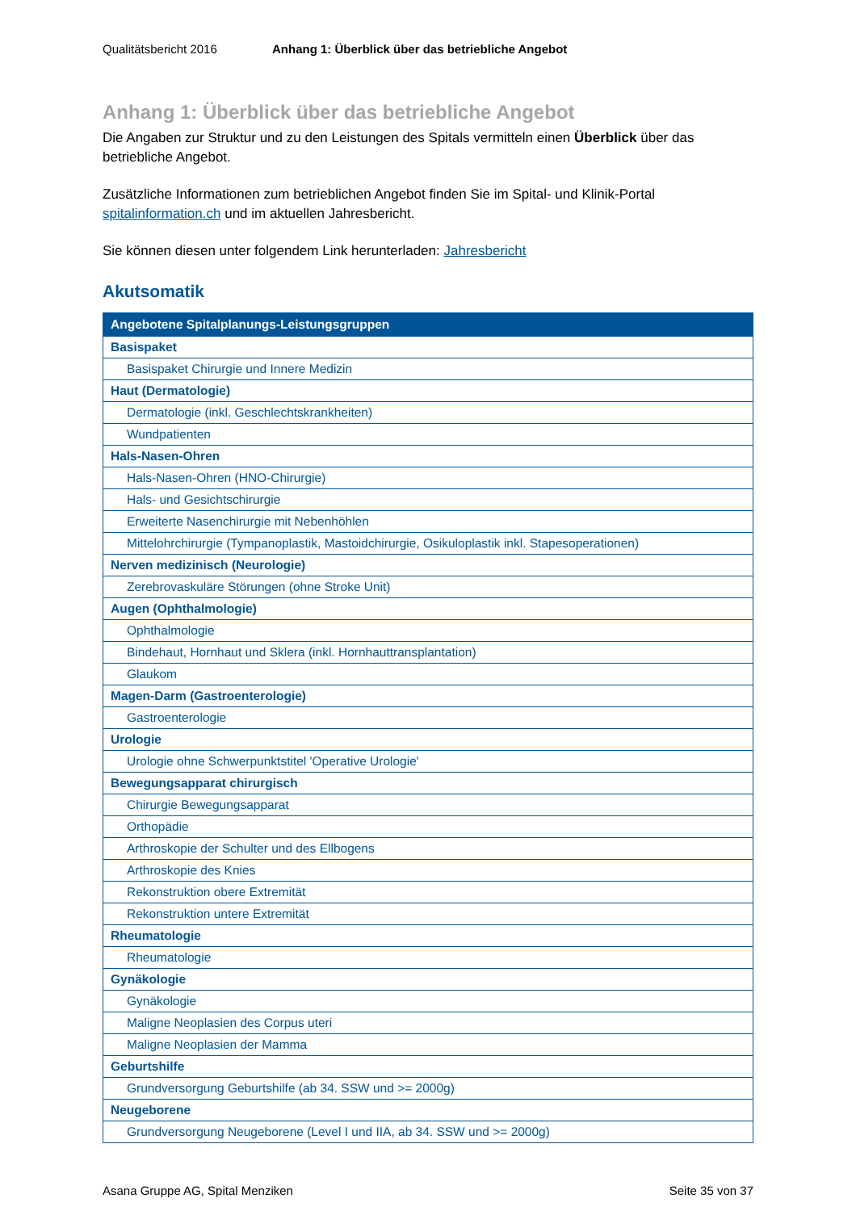Qualitätsbericht 2016 Anhang 1: Überblick über das betriebliche Angebot
Anhang 1: Überblick über das betriebliche Angebot
Die Angaben zur Struktur und zu den Leistungen des Spitals vermitteln einen Überblick über das betriebliche Angebot.
Zusätzliche Informationen zum betrieblichen Angebot finden Sie im Spital- und Klinik-Portal spitalinformation.ch und im aktuellen Jahresbericht.
Sie können diesen unter folgendem Link herunterladen: Jahresbericht
Akutsomatik
| Angebotene Spitalplanungs-Leistungsgruppen |
| --- |
| Basispaket |
| Basispaket Chirurgie und Innere Medizin |
| Haut (Dermatologie) |
| Dermatologie (inkl. Geschlechtskrankheiten) |
| Wundpatienten |
| Hals-Nasen-Ohren |
| Hals-Nasen-Ohren (HNO-Chirurgie) |
| Hals- und Gesichtschirurgie |
| Erweiterte Nasenchirurgie mit Nebenhöhlen |
| Mittelohrchirurgie (Tympanoplastik, Mastoidchirurgie, Osikuloplastik inkl. Stapesoperationen) |
| Nerven medizinisch (Neurologie) |
| Zerebrovaskuläre Störungen (ohne Stroke Unit) |
| Augen (Ophthalmologie) |
| Ophthalmologie |
| Bindehaut, Hornhaut und Sklera (inkl. Hornhauttransplantation) |
| Glaukom |
| Magen-Darm (Gastroenterologie) |
| Gastroenterologie |
| Urologie |
| Urologie ohne Schwerpunktstitel 'Operative Urologie' |
| Bewegungsapparat chirurgisch |
| Chirurgie Bewegungsapparat |
| Orthopädie |
| Arthroskopie der Schulter und des Ellbogens |
| Arthroskopie des Knies |
| Rekonstruktion obere Extremität |
| Rekonstruktion untere Extremität |
| Rheumatologie |
| Rheumatologie |
| Gynäkologie |
| Gynäkologie |
| Maligne Neoplasien des Corpus uteri |
| Maligne Neoplasien der Mamma |
| Geburtshilfe |
| Grundversorgung Geburtshilfe (ab 34. SSW und >= 2000g) |
| Neugeborene |
| Grundversorgung Neugeborene (Level I und IIA, ab 34. SSW und >= 2000g) |
Asana Gruppe AG, Spital Menziken Seite 35 von 37